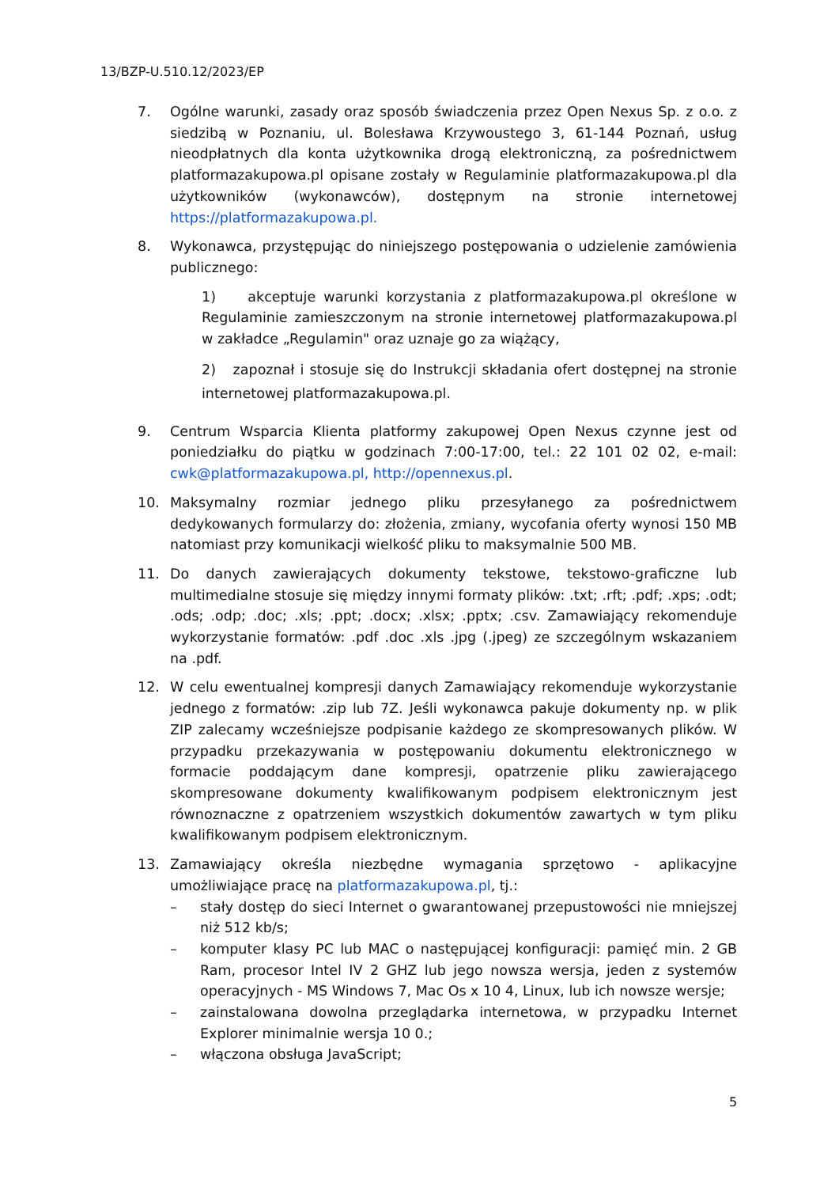13/BZP-U.510.12/2023/EP
7. Ogólne warunki, zasady oraz sposób świadczenia przez Open Nexus Sp. z o.o. z siedzibą w Poznaniu, ul. Bolesława Krzywoustego 3, 61-144 Poznań, usług nieodpłatnych dla konta użytkownika drogą elektroniczną, za pośrednictwem platformazakupowa.pl opisane zostały w Regulaminie platformazakupowa.pl dla użytkowników (wykonawców), dostępnym na stronie internetowej https://platformazakupowa.pl.
8. Wykonawca, przystępując do niniejszego postępowania o udzielenie zamówienia publicznego:
1) akceptuje warunki korzystania z platformazakupowa.pl określone w Regulaminie zamieszczonym na stronie internetowej platformazakupowa.pl w zakładce „Regulamin" oraz uznaje go za wiążący,
2) zapoznał i stosuje się do Instrukcji składania ofert dostępnej na stronie internetowej platformazakupowa.pl.
9. Centrum Wsparcia Klienta platformy zakupowej Open Nexus czynne jest od poniedziałku do piątku w godzinach 7:00-17:00, tel.: 22 101 02 02, e-mail: cwk@platformazakupowa.pl, http://opennexus.pl.
10. Maksymalny rozmiar jednego pliku przesyłanego za pośrednictwem dedykowanych formularzy do: złożenia, zmiany, wycofania oferty wynosi 150 MB natomiast przy komunikacji wielkość pliku to maksymalnie 500 MB.
11. Do danych zawierających dokumenty tekstowe, tekstowo-graficzne lub multimedialne stosuje się między innymi formaty plików: .txt; .rft; .pdf; .xps; .odt; .ods; .odp; .doc; .xls; .ppt; .docx; .xlsx; .pptx; .csv. Zamawiający rekomenduje wykorzystanie formatów: .pdf .doc .xls .jpg (.jpeg) ze szczególnym wskazaniem na .pdf.
12. W celu ewentualnej kompresji danych Zamawiający rekomenduje wykorzystanie jednego z formatów: .zip lub 7Z. Jeśli wykonawca pakuje dokumenty np. w plik ZIP zalecamy wcześniejsze podpisanie każdego ze skompresowanych plików. W przypadku przekazywania w postępowaniu dokumentu elektronicznego w formacie poddającym dane kompresji, opatrzenie pliku zawierającego skompresowane dokumenty kwalifikowanym podpisem elektronicznym jest równoznaczne z opatrzeniem wszystkich dokumentów zawartych w tym pliku kwalifikowanym podpisem elektronicznym.
13. Zamawiający określa niezbędne wymagania sprzętowo - aplikacyjne umożliwiające pracę na platformazakupowa.pl, tj.:
– stały dostęp do sieci Internet o gwarantowanej przepustowości nie mniejszej niż 512 kb/s;
– komputer klasy PC lub MAC o następującej konfiguracji: pamięć min. 2 GB Ram, procesor Intel IV 2 GHZ lub jego nowsza wersja, jeden z systemów operacyjnych - MS Windows 7, Mac Os x 10 4, Linux, lub ich nowsze wersje;
– zainstalowana dowolna przeglądarka internetowa, w przypadku Internet Explorer minimalnie wersja 10 0.;
– włączona obsługa JavaScript;
5